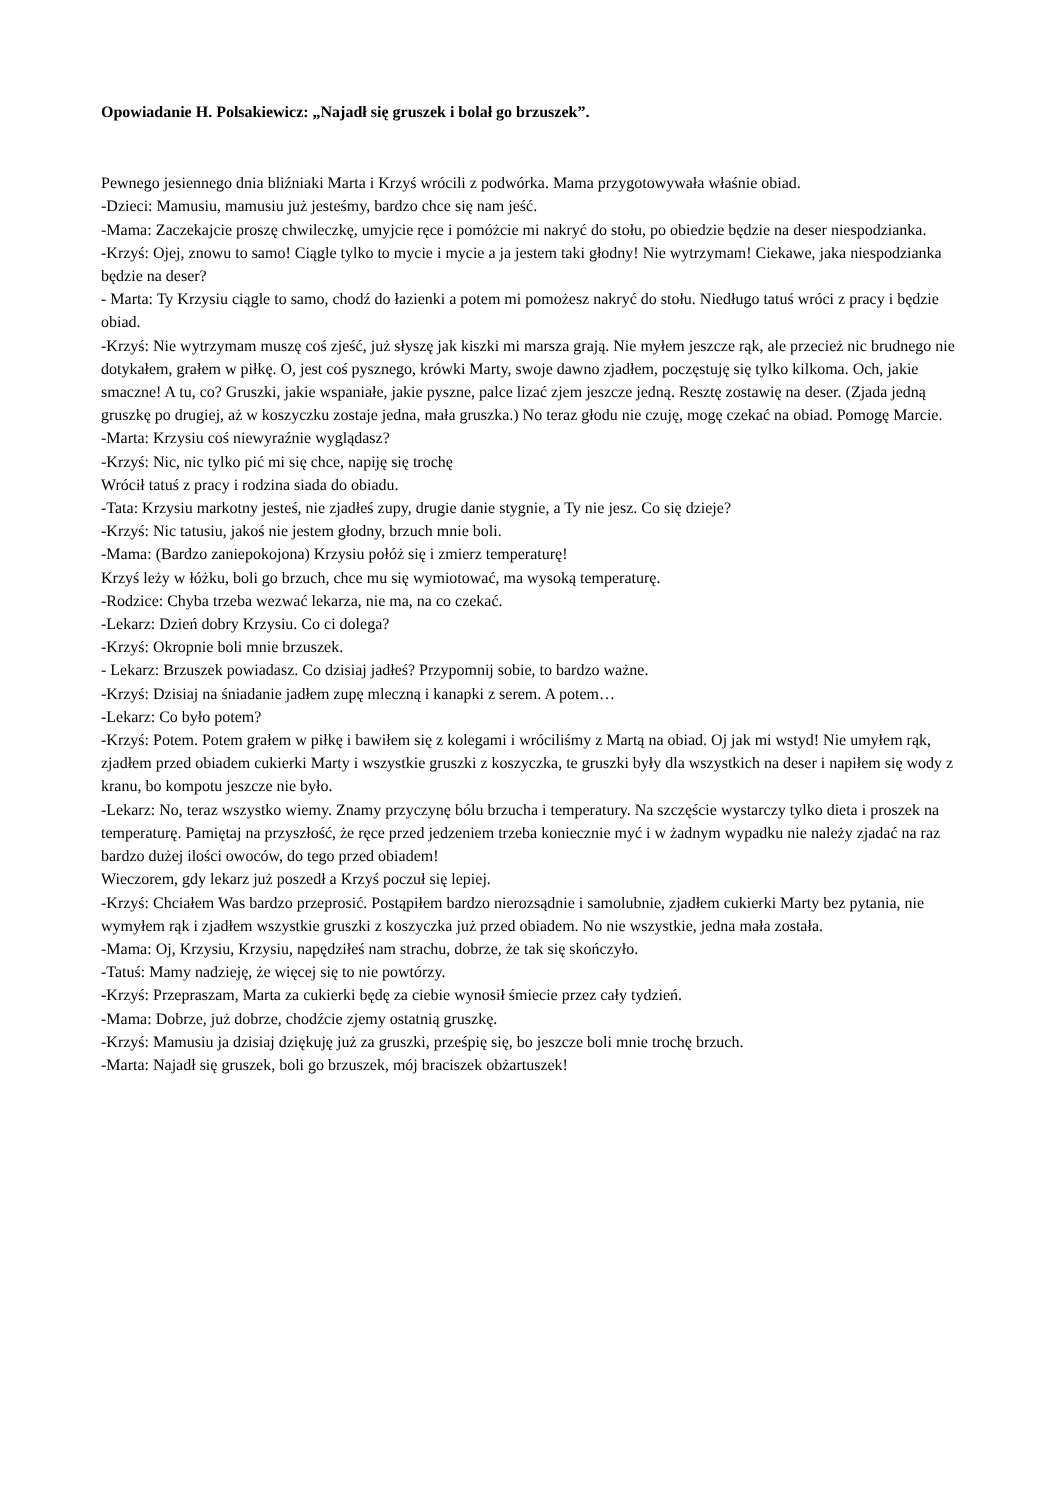Opowiadanie H. Polsakiewicz: „Najadł się gruszek i bolał go brzuszek”.
Pewnego jesiennego dnia bliźniaki Marta i Krzyś wrócili z podwórka. Mama przygotowywała właśnie obiad.
-Dzieci: Mamusiu, mamusiu już jesteśmy, bardzo chce się nam jeść.
-Mama: Zaczekajcie proszę chwileczkę, umyjcie ręce i pomóżcie mi nakryć do stołu, po obiedzie będzie na deser niespodzianka.
-Krzyś: Ojej, znowu to samo! Ciągle tylko to mycie i mycie a ja jestem taki głodny! Nie wytrzymam! Ciekawe, jaka niespodzianka będzie na deser?
- Marta: Ty Krzysiu ciągle to samo, chodź do łazienki a potem mi pomożesz nakryć do stołu. Niedługo tatuś wróci z pracy i będzie obiad.
-Krzyś: Nie wytrzymam muszę coś zjeść, już słyszę jak kiszki mi marsza grają. Nie myłem jeszcze rąk, ale przecież nic brudnego nie dotykałem, grałem w piłkę. O, jest coś pysznego, krówki Marty, swoje dawno zjadłem, poczęstuję się tylko kilkoma. Och, jakie smaczne! A tu, co? Gruszki, jakie wspaniałe, jakie pyszne, palce lizać zjem jeszcze jedną. Resztę zostawię na deser. (Zjada jedną gruszkę po drugiej, aż w koszyczku zostaje jedna, mała gruszka.) No teraz głodu nie czuję, mogę czekać na obiad. Pomogę Marcie.
-Marta: Krzysiu coś niewyraźnie wyglądasz?
-Krzyś: Nic, nic tylko pić mi się chce, napiję się trochę
Wrócił tatuś z pracy i rodzina siada do obiadu.
-Tata: Krzysiu markotny jesteś, nie zjadłeś zupy, drugie danie stygnie, a Ty nie jesz. Co się dzieje?
-Krzyś: Nic tatusiu, jakoś nie jestem głodny, brzuch mnie boli.
-Mama: (Bardzo zaniepokojona) Krzysiu połóż się i zmierz temperaturę!
Krzyś leży w łóżku, boli go brzuch, chce mu się wymiotować, ma wysoką temperaturę.
-Rodzice: Chyba trzeba wezwać lekarza, nie ma, na co czekać.
-Lekarz: Dzień dobry Krzysiu. Co ci dolega?
-Krzyś: Okropnie boli mnie brzuszek.
- Lekarz: Brzuszek powiadasz. Co dzisiaj jadłeś? Przypomnij sobie, to bardzo ważne.
-Krzyś: Dzisiaj na śniadanie jadłem zupę mleczną i kanapki z serem. A potem…
-Lekarz: Co było potem?
-Krzyś: Potem. Potem grałem w piłkę i bawiłem się z kolegami i wróciliśmy z Martą na obiad. Oj jak mi wstyd! Nie umyłem rąk, zjadłem przed obiadem cukierki Marty i wszystkie gruszki z koszyczka, te gruszki były dla wszystkich na deser i napiłem się wody z kranu, bo kompotu jeszcze nie było.
-Lekarz: No, teraz wszystko wiemy. Znamy przyczynę bólu brzucha i temperatury. Na szczęście wystarczy tylko dieta i proszek na temperaturę. Pamiętaj na przyszłość, że ręce przed jedzeniem trzeba koniecznie myć i w żadnym wypadku nie należy zjadać na raz bardzo dużej ilości owoców, do tego przed obiadem!
Wieczorem, gdy lekarz już poszedł a Krzyś poczuł się lepiej.
-Krzyś: Chciałem Was bardzo przeprosić. Postąpiłem bardzo nierozsądnie i samolubnie, zjadłem cukierki Marty bez pytania, nie wymyłem rąk i zjadłem wszystkie gruszki z koszyczka już przed obiadem. No nie wszystkie, jedna mała została.
-Mama: Oj, Krzysiu, Krzysiu, napędziłeś nam strachu, dobrze, że tak się skończyło.
-Tatuś: Mamy nadzieję, że więcej się to nie powtórzy.
-Krzyś: Przepraszam, Marta za cukierki będę za ciebie wynosił śmiecie przez cały tydzień.
-Mama: Dobrze, już dobrze, chodźcie zjemy ostatnią gruszkę.
-Krzyś: Mamusiu ja dzisiaj dziękuję już za gruszki, prześpię się, bo jeszcze boli mnie trochę brzuch.
-Marta: Najadł się gruszek, boli go brzuszek, mój braciszek obżartuszek!